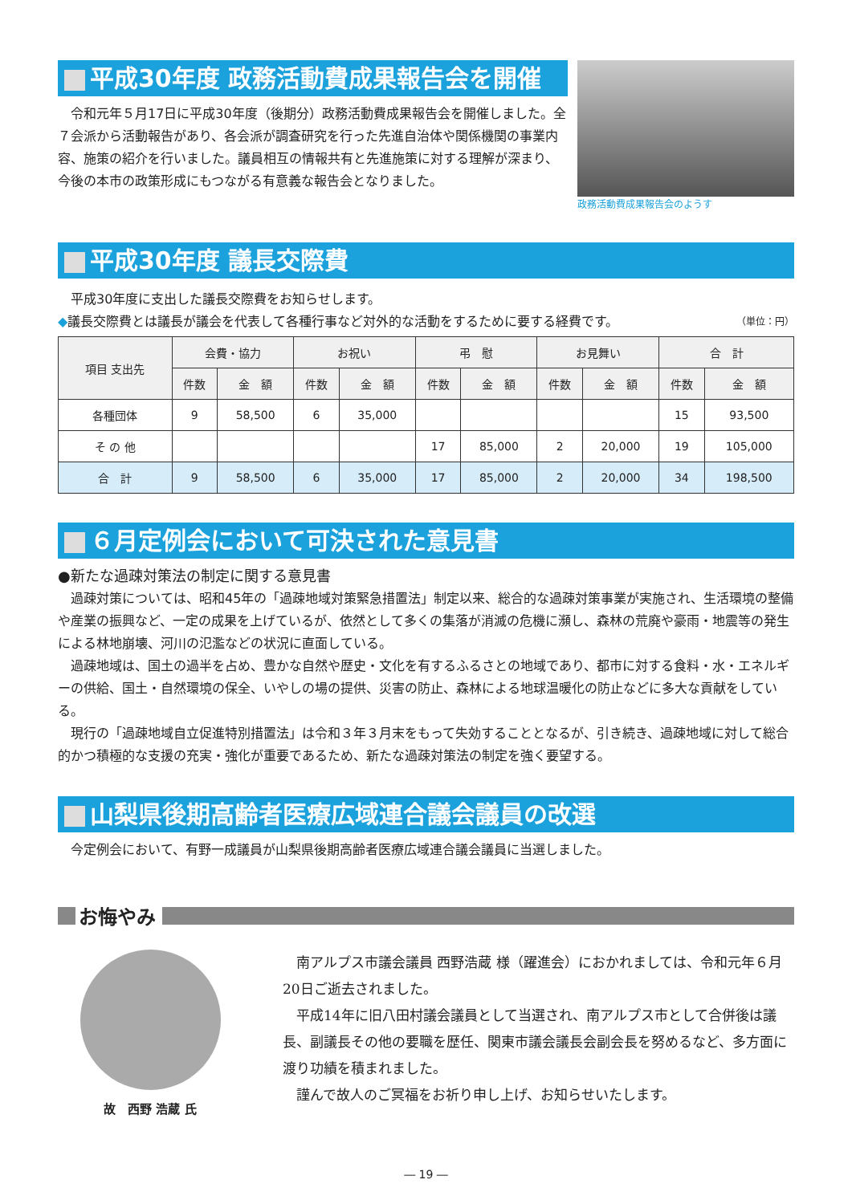平成30年度 政務活動費成果報告会を開催
令和元年５月17日に平成30年度（後期分）政務活動費成果報告会を開催しました。全７会派から活動報告があり、各会派が調査研究を行った先進自治体や関係機関の事業内容、施策の紹介を行いました。議員相互の情報共有と先進施策に対する理解が深まり、今後の本市の政策形成にもつながる有意義な報告会となりました。
政務活動費成果報告会のようす
平成30年度 議長交際費
平成30年度に支出した議長交際費をお知らせします。
◆議長交際費とは議長が議会を代表して各種行事など対外的な活動をするために要する経費です。 （単位：円）
| 項目 支出先 | 会費・協力 | | お祝い | | 弔 慰 | | お見舞い | | 合 計 | |
| --- | --- | --- | --- | --- | --- | --- | --- | --- | --- | --- |
| | 件数 | 金 額 | 件数 | 金 額 | 件数 | 金 額 | 件数 | 金 額 | 件数 | 金 額 |
| 各種団体 | 9 | 58,500 | 6 | 35,000 | | | | | 15 | 93,500 |
| そ の 他 | | | | | 17 | 85,000 | 2 | 20,000 | 19 | 105,000 |
| 合 計 | 9 | 58,500 | 6 | 35,000 | 17 | 85,000 | 2 | 20,000 | 34 | 198,500 |
６月定例会において可決された意見書
●新たな過疎対策法の制定に関する意見書
過疎対策については、昭和45年の「過疎地域対策緊急措置法」制定以来、総合的な過疎対策事業が実施され、生活環境の整備や産業の振興など、一定の成果を上げているが、依然として多くの集落が消滅の危機に瀕し、森林の荒廃や豪雨・地震等の発生による林地崩壊、河川の氾濫などの状況に直面している。
過疎地域は、国土の過半を占め、豊かな自然や歴史・文化を有するふるさとの地域であり、都市に対する食料・水・エネルギーの供給、国土・自然環境の保全、いやしの場の提供、災害の防止、森林による地球温暖化の防止などに多大な貢献をしている。
現行の「過疎地域自立促進特別措置法」は令和３年３月末をもって失効することとなるが、引き続き、過疎地域に対して総合的かつ積極的な支援の充実・強化が重要であるため、新たな過疎対策法の制定を強く要望する。
山梨県後期高齢者医療広域連合議会議員の改選
今定例会において、有野一成議員が山梨県後期高齢者医療広域連合議会議員に当選しました。
お悔やみ
故　西野 浩蔵 氏
南アルプス市議会議員 西野浩蔵 様（躍進会）におかれましては、令和元年６月20日ご逝去されました。
平成14年に旧八田村議会議員として当選され、南アルプス市として合併後は議長、副議長その他の要職を歴任、関東市議会議長会副会長を努めるなど、多方面に渡り功績を積まれました。
謹んで故人のご冥福をお祈り申し上げ、お知らせいたします。
― 19 ―